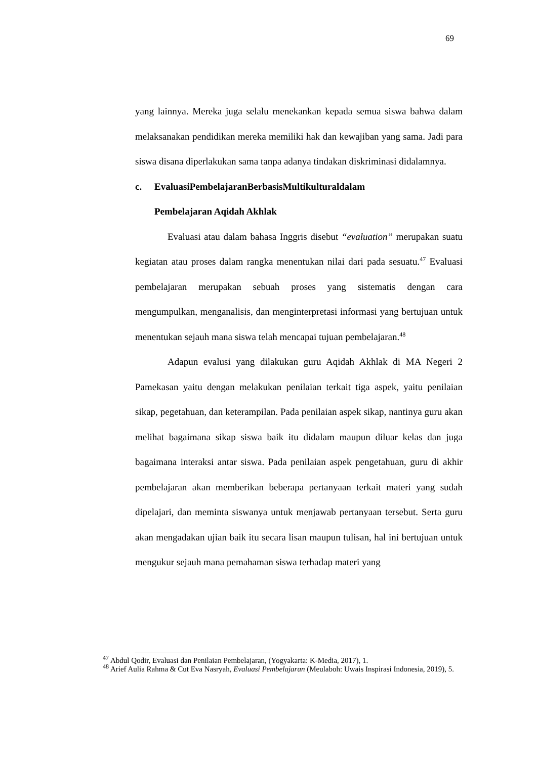69
yang lainnya. Mereka juga selalu menekankan kepada semua siswa bahwa dalam melaksanakan pendidikan mereka memiliki hak dan kewajiban yang sama. Jadi para siswa disana diperlakukan sama tanpa adanya tindakan diskriminasi didalamnya.
c. Evaluasi Pembelajaran Berbasis Multikultural dalam
Pembelajaran Aqidah Akhlak
Evaluasi atau dalam bahasa Inggris disebut “evaluation” merupakan suatu kegiatan atau proses dalam rangka menentukan nilai dari pada sesuatu.<sup>47</sup> Evaluasi pembelajaran merupakan sebuah proses yang sistematis dengan cara mengumpulkan, menganalisis, dan menginterpretasi informasi yang bertujuan untuk menentukan sejauh mana siswa telah mencapai tujuan pembelajaran.<sup>48</sup>
Adapun evalusi yang dilakukan guru Aqidah Akhlak di MA Negeri 2 Pamekasan yaitu dengan melakukan penilaian terkait tiga aspek, yaitu penilaian sikap, pegetahuan, dan keterampilan. Pada penilaian aspek sikap, nantinya guru akan melihat bagaimana sikap siswa baik itu didalam maupun diluar kelas dan juga bagaimana interaksi antar siswa. Pada penilaian aspek pengetahuan, guru di akhir pembelajaran akan memberikan beberapa pertanyaan terkait materi yang sudah dipelajari, dan meminta siswanya untuk menjawab pertanyaan tersebut. Serta guru akan mengadakan ujian baik itu secara lisan maupun tulisan, hal ini bertujuan untuk mengukur sejauh mana pemahaman siswa terhadap materi yang
<sup>47</sup> Abdul Qodir, Evaluasi dan Penilaian Pembelajaran, (Yogyakarta: K-Media, 2017), 1.
<sup>48</sup> Arief Aulia Rahma & Cut Eva Nasryah, Evaluasi Pembelajaran (Meulaboh: Uwais Inspirasi Indonesia, 2019), 5.